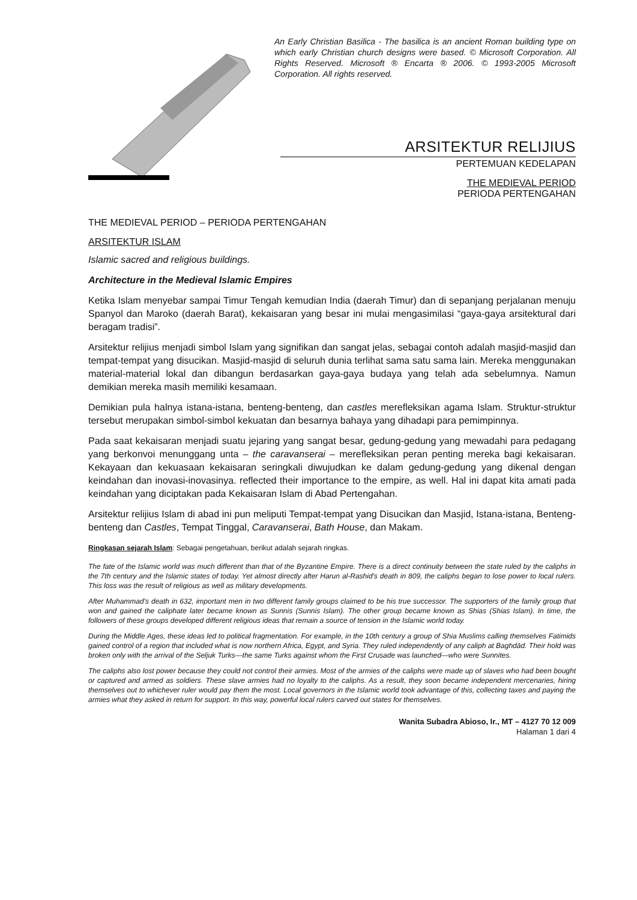An Early Christian Basilica - The basilica is an ancient Roman building type on which early Christian church designs were based. © Microsoft Corporation. All Rights Reserved. Microsoft ® Encarta ® 2006. © 1993-2005 Microsoft Corporation. All rights reserved.
ARSITEKTUR RELIJIUS
PERTEMUAN KEDELAPAN
THE MEDIEVAL PERIOD
PERIODA PERTENGAHAN
THE MEDIEVAL PERIOD – PERIODA PERTENGAHAN
ARSITEKTUR ISLAM
Islamic sacred and religious buildings.
Architecture in the Medieval Islamic Empires
Ketika Islam menyebar sampai Timur Tengah kemudian India (daerah Timur) dan di sepanjang perjalanan menuju Spanyol dan Maroko (daerah Barat), kekaisaran yang besar ini mulai mengasimilasi “gaya-gaya arsitektural dari beragam tradisi”.
Arsitektur relijius menjadi simbol Islam yang signifikan dan sangat jelas, sebagai contoh adalah masjid-masjid dan tempat-tempat yang disucikan. Masjid-masjid di seluruh dunia terlihat sama satu sama lain. Mereka menggunakan material-material lokal dan dibangun berdasarkan gaya-gaya budaya yang telah ada sebelumnya. Namun demikian mereka masih memiliki kesamaan.
Demikian pula halnya istana-istana, benteng-benteng, dan castles merefleksikan agama Islam. Struktur-struktur tersebut merupakan simbol-simbol kekuatan dan besarnya bahaya yang dihadapi para pemimpinnya.
Pada saat kekaisaran menjadi suatu jejaring yang sangat besar, gedung-gedung yang mewadahi para pedagang yang berkonvoi menunggang unta – the caravanserai – merefleksikan peran penting mereka bagi kekaisaran. Kekayaan dan kekuasaan kekaisaran seringkali diwujudkan ke dalam gedung-gedung yang dikenal dengan keindahan dan inovasi-inovasinya. reflected their importance to the empire, as well. Hal ini dapat kita amati pada keindahan yang diciptakan pada Kekaisaran Islam di Abad Pertengahan.
Arsitektur relijius Islam di abad ini pun meliputi Tempat-tempat yang Disucikan dan Masjid, Istana-istana, Benteng-benteng dan Castles, Tempat Tinggal, Caravanserai, Bath House, dan Makam.
Ringkasan sejarah Islam: Sebagai pengetahuan, berikut adalah sejarah ringkas.
The fate of the Islamic world was much different than that of the Byzantine Empire. There is a direct continuity between the state ruled by the caliphs in the 7th century and the Islamic states of today. Yet almost directly after Harun al-Rashid's death in 809, the caliphs began to lose power to local rulers. This loss was the result of religious as well as military developments.
After Muhammad's death in 632, important men in two different family groups claimed to be his true successor. The supporters of the family group that won and gained the caliphate later became known as Sunnis (Sunnis Islam). The other group became known as Shias (Shias Islam). In time, the followers of these groups developed different religious ideas that remain a source of tension in the Islamic world today.
During the Middle Ages, these ideas led to political fragmentation. For example, in the 10th century a group of Shia Muslims calling themselves Fatimids gained control of a region that included what is now northern Africa, Egypt, and Syria. They ruled independently of any caliph at Baghdād. Their hold was broken only with the arrival of the Seljuk Turks—the same Turks against whom the First Crusade was launched—who were Sunnites.
The caliphs also lost power because they could not control their armies. Most of the armies of the caliphs were made up of slaves who had been bought or captured and armed as soldiers. These slave armies had no loyalty to the caliphs. As a result, they soon became independent mercenaries, hiring themselves out to whichever ruler would pay them the most. Local governors in the Islamic world took advantage of this, collecting taxes and paying the armies what they asked in return for support. In this way, powerful local rulers carved out states for themselves.
Wanita Subadra Abioso, Ir., MT – 4127 70 12 009
Halaman 1 dari 4